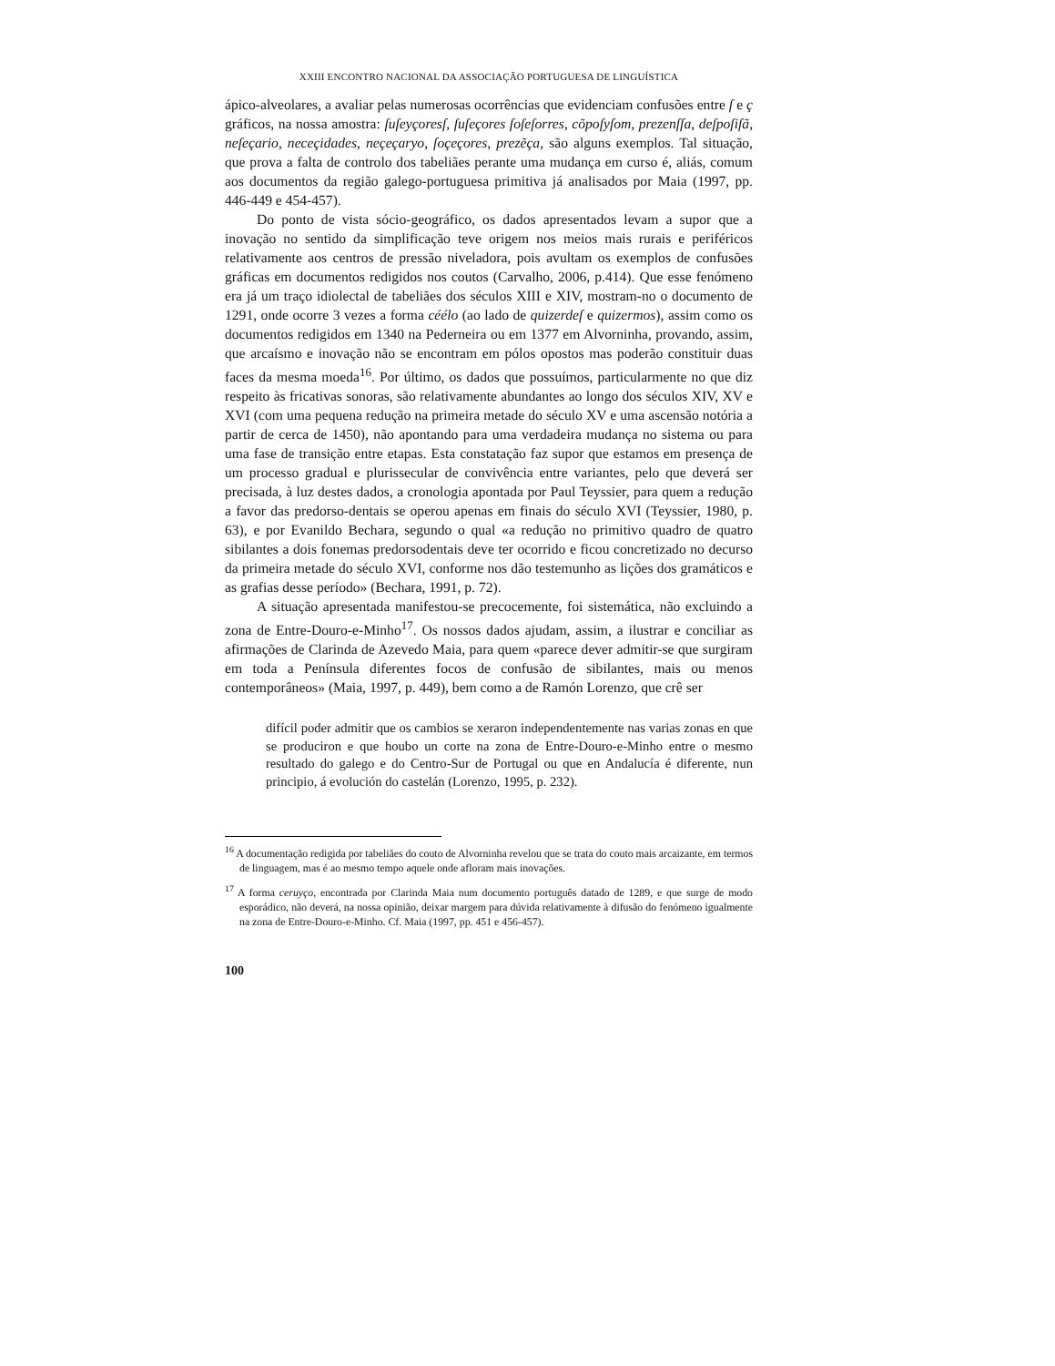XXIII ENCONTRO NACIONAL DA ASSOCIAÇÃO PORTUGUESA DE LINGUÍSTICA
ápico-alveolares, a avaliar pelas numerosas ocorrências que evidenciam confusões entre ſ e ç gráficos, na nossa amostra: ſuſeyçoresſ, ſuſeçores ſoſeſorres, cõpoſyſom, prezenſſa, deſpoſiſã, neſeçario, neceçidades, neçeçaryo, ſoçeçores, prezẽça, são alguns exemplos. Tal situação, que prova a falta de controlo dos tabeliães perante uma mudança em curso é, aliás, comum aos documentos da região galego-portuguesa primitiva já analisados por Maia (1997, pp. 446-449 e 454-457).
Do ponto de vista sócio-geográfico, os dados apresentados levam a supor que a inovação no sentido da simplificação teve origem nos meios mais rurais e periféricos relativamente aos centros de pressão niveladora, pois avultam os exemplos de confusões gráficas em documentos redigidos nos coutos (Carvalho, 2006, p.414). Que esse fenómeno era já um traço idiolectal de tabeliães dos séculos XIII e XIV, mostram-no o documento de 1291, onde ocorre 3 vezes a forma céélo (ao lado de quizerdeſ e quizermos), assim como os documentos redigidos em 1340 na Pederneira ou em 1377 em Alvorninha, provando, assim, que arcaísmo e inovação não se encontram em pólos opostos mas poderão constituir duas faces da mesma moeda<sup>16</sup>. Por último, os dados que possuímos, particularmente no que diz respeito às fricativas sonoras, são relativamente abundantes ao longo dos séculos XIV, XV e XVI (com uma pequena redução na primeira metade do século XV e uma ascensão notória a partir de cerca de 1450), não apontando para uma verdadeira mudança no sistema ou para uma fase de transição entre etapas. Esta constatação faz supor que estamos em presença de um processo gradual e plurissecular de convivência entre variantes, pelo que deverá ser precisada, à luz destes dados, a cronologia apontada por Paul Teyssier, para quem a redução a favor das predorso-dentais se operou apenas em finais do século XVI (Teyssier, 1980, p. 63), e por Evanildo Bechara, segundo o qual «a redução no primitivo quadro de quatro sibilantes a dois fonemas predorsodentais deve ter ocorrido e ficou concretizado no decurso da primeira metade do século XVI, conforme nos dão testemunho as lições dos gramáticos e as grafias desse período» (Bechara, 1991, p. 72).
A situação apresentada manifestou-se precocemente, foi sistemática, não excluindo a zona de Entre-Douro-e-Minho<sup>17</sup>. Os nossos dados ajudam, assim, a ilustrar e conciliar as afirmações de Clarinda de Azevedo Maia, para quem «parece dever admitir-se que surgiram em toda a Península diferentes focos de confusão de sibilantes, mais ou menos contemporâneos» (Maia, 1997, p. 449), bem como a de Ramón Lorenzo, que crê ser
difícil poder admitir que os cambios se xeraron independentemente nas varias zonas en que se produciron e que houbo un corte na zona de Entre-Douro-e-Minho entre o mesmo resultado do galego e do Centro-Sur de Portugal ou que en Andalucía é diferente, nun principio, á evolución do castelán (Lorenzo, 1995, p. 232).
<sup>16</sup> A documentação redigida por tabeliães do couto de Alvorninha revelou que se trata do couto mais arcaizante, em termos de linguagem, mas é ao mesmo tempo aquele onde afloram mais inovações.
<sup>17</sup> A forma ceruyço, encontrada por Clarinda Maia num documento português datado de 1289, e que surge de modo esporádico, não deverá, na nossa opinião, deixar margem para dúvida relativamente à difusão do fenómeno igualmente na zona de Entre-Douro-e-Minho. Cf. Maia (1997, pp. 451 e 456-457).
100